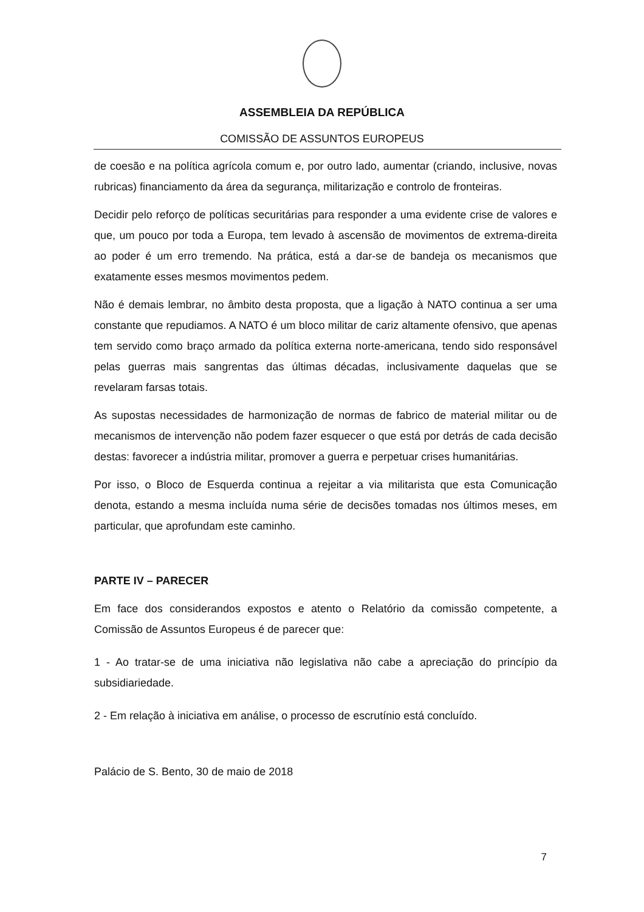ASSEMBLEIA DA REPÚBLICA
COMISSÃO DE ASSUNTOS EUROPEUS
de coesão e na política agrícola comum e, por outro lado, aumentar (criando, inclusive, novas rubricas) financiamento da área da segurança, militarização e controlo de fronteiras.
Decidir pelo reforço de políticas securitárias para responder a uma evidente crise de valores e que, um pouco por toda a Europa, tem levado à ascensão de movimentos de extrema-direita ao poder é um erro tremendo. Na prática, está a dar-se de bandeja os mecanismos que exatamente esses mesmos movimentos pedem.
Não é demais lembrar, no âmbito desta proposta, que a ligação à NATO continua a ser uma constante que repudiamos. A NATO é um bloco militar de cariz altamente ofensivo, que apenas tem servido como braço armado da política externa norte-americana, tendo sido responsável pelas guerras mais sangrentas das últimas décadas, inclusivamente daquelas que se revelaram farsas totais.
As supostas necessidades de harmonização de normas de fabrico de material militar ou de mecanismos de intervenção não podem fazer esquecer o que está por detrás de cada decisão destas: favorecer a indústria militar, promover a guerra e perpetuar crises humanitárias.
Por isso, o Bloco de Esquerda continua a rejeitar a via militarista que esta Comunicação denota, estando a mesma incluída numa série de decisões tomadas nos últimos meses, em particular, que aprofundam este caminho.
PARTE IV – PARECER
Em face dos considerandos expostos e atento o Relatório da comissão competente, a Comissão de Assuntos Europeus é de parecer que:
1 - Ao tratar-se de uma iniciativa não legislativa não cabe a apreciação do princípio da subsidiariedade.
2 - Em relação à iniciativa em análise, o processo de escrutínio está concluído.
Palácio de S. Bento, 30 de maio de 2018
7